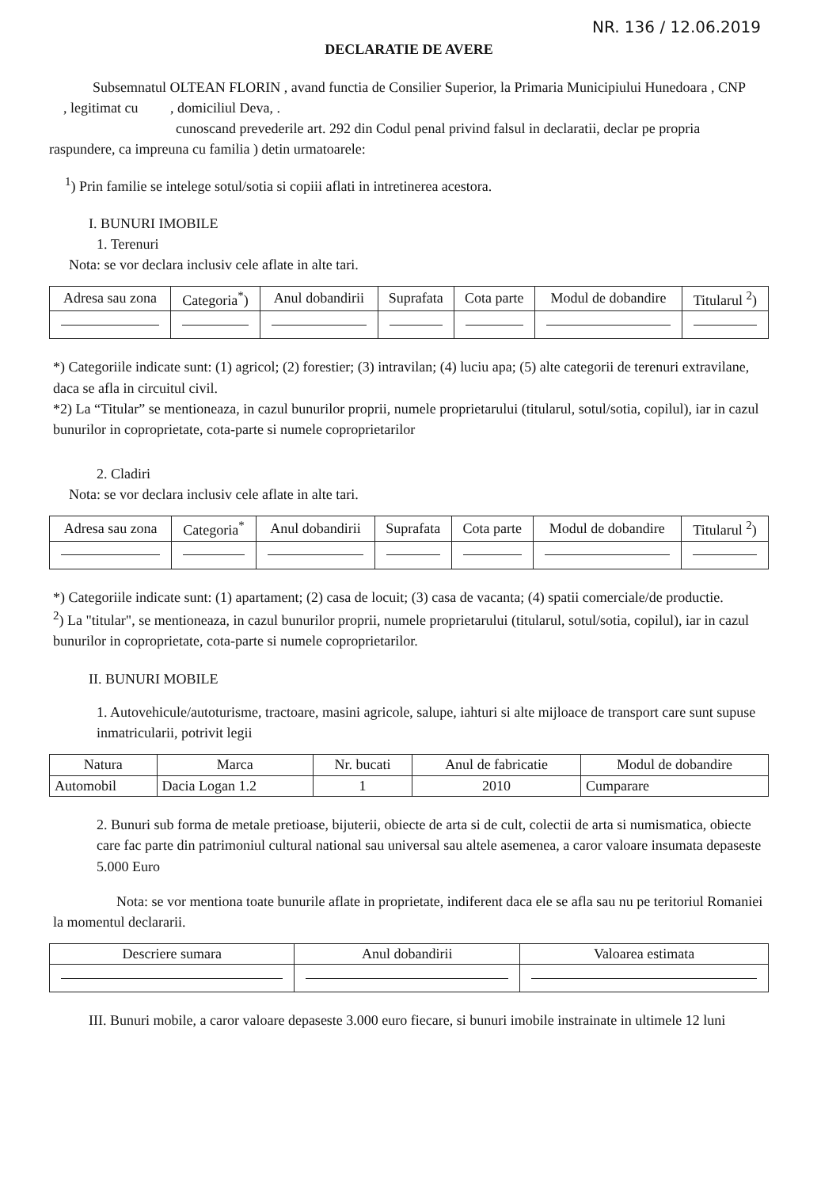NR. 136 / 12.06.2019
DECLARATIE DE AVERE
Subsemnatul OLTEAN FLORIN , avand functia de Consilier Superior, la Primaria Municipiului Hunedoara , CNP , legitimat cu , domiciliul Deva, .
cunoscand prevederile art. 292 din Codul penal privind falsul in declaratii, declar pe propria raspundere, ca impreuna cu familia ) detin urmatoarele:
<sup>1</sup>) Prin familie se intelege sotul/sotia si copiii aflati in intretinerea acestora.
I. BUNURI IMOBILE
1. Terenuri
Nota: se vor declara inclusiv cele aflate in alte tari.
| Adresa sau zona | Categoria<sup>*</sup>) | Anul dobandirii | Suprafata | Cota parte | Modul de dobandire | Titularul <sup>2</sup>) |
| --- | --- | --- | --- | --- | --- | --- |
*) Categoriile indicate sunt: (1) agricol; (2) forestier; (3) intravilan; (4) luciu apa; (5) alte categorii de terenuri extravilane, daca se afla in circuitul civil.
*2) La “Titular” se mentioneaza, in cazul bunurilor proprii, numele proprietarului (titularul, sotul/sotia, copilul), iar in cazul bunurilor in coproprietate, cota-parte si numele coproprietarilor
2. Cladiri
Nota: se vor declara inclusiv cele aflate in alte tari.
| Adresa sau zona | Categoria<sup>*</sup> | Anul dobandirii | Suprafata | Cota parte | Modul de dobandire | Titularul <sup>2</sup>) |
| --- | --- | --- | --- | --- | --- | --- |
*) Categoriile indicate sunt: (1) apartament; (2) casa de locuit; (3) casa de vacanta; (4) spatii comerciale/de productie.
<sup>2</sup>) La "titular", se mentioneaza, in cazul bunurilor proprii, numele proprietarului (titularul, sotul/sotia, copilul), iar in cazul bunurilor in coproprietate, cota-parte si numele coproprietarilor.
II. BUNURI MOBILE
1. Autovehicule/autoturisme, tractoare, masini agricole, salupe, iahturi si alte mijloace de transport care sunt supuse inmatricularii, potrivit legii
| Natura | Marca | Nr. bucati | Anul de fabricatie | Modul de dobandire |
| --- | --- | --- | --- | --- |
| Automobil | Dacia Logan 1.2 | 1 | 2010 | Cumparare |
2. Bunuri sub forma de metale pretioase, bijuterii, obiecte de arta si de cult, colectii de arta si numismatica, obiecte care fac parte din patrimoniul cultural national sau universal sau altele asemenea, a caror valoare insumata depaseste 5.000 Euro
Nota: se vor mentiona toate bunurile aflate in proprietate, indiferent daca ele se afla sau nu pe teritoriul Romaniei la momentul declararii.
| Descriere sumara | Anul dobandirii | Valoarea estimata |
| --- | --- | --- |
III. Bunuri mobile, a caror valoare depaseste 3.000 euro fiecare, si bunuri imobile instrainate in ultimele 12 luni